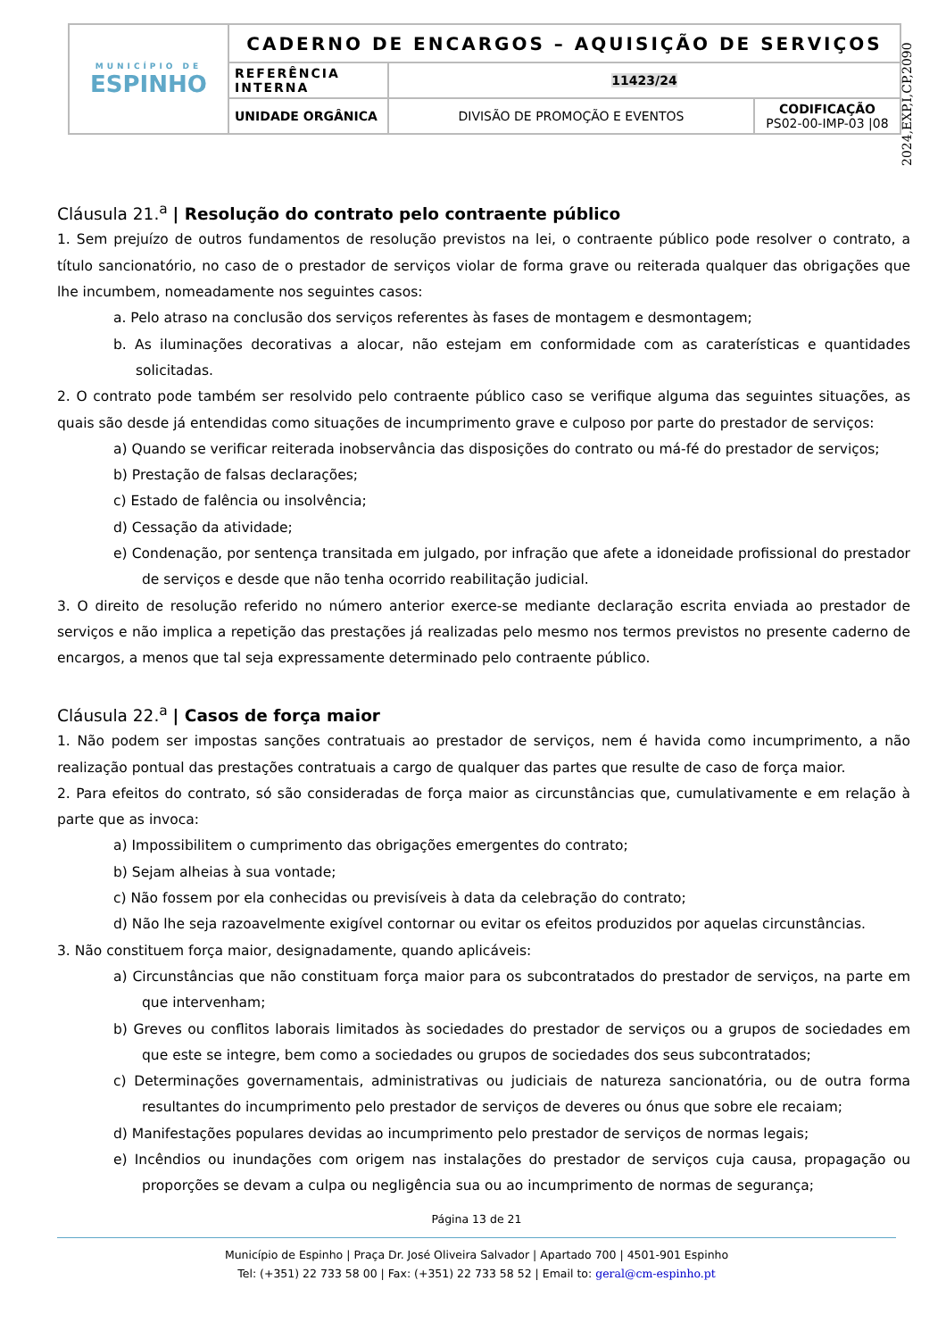| MUNICÍPIO DE ESPINHO | CADERNO DE ENCARGOS – AQUISIÇÃO DE SERVIÇOS | | |
| | REFERÊNCIA INTERNA | 11423/24 | |
| | UNIDADE ORGÂNICA | DIVISÃO DE PROMOÇÃO E EVENTOS | CODIFICAÇÃO PS02-00-IMP-03 /08 |
2024,EXP,I,CP,2090
Cláusula 21.<sup>a</sup> | Resolução do contrato pelo contraente público
1. Sem prejuízo de outros fundamentos de resolução previstos na lei, o contraente público pode resolver o contrato, a título sancionatório, no caso de o prestador de serviços violar de forma grave ou reiterada qualquer das obrigações que lhe incumbem, nomeadamente nos seguintes casos:
a. Pelo atraso na conclusão dos serviços referentes às fases de montagem e desmontagem;
b. As iluminações decorativas a alocar, não estejam em conformidade com as caraterísticas e quantidades solicitadas.
2. O contrato pode também ser resolvido pelo contraente público caso se verifique alguma das seguintes situações, as quais são desde já entendidas como situações de incumprimento grave e culposo por parte do prestador de serviços:
a) Quando se verificar reiterada inobservância das disposições do contrato ou má-fé do prestador de serviços;
b) Prestação de falsas declarações;
c) Estado de falência ou insolvência;
d) Cessação da atividade;
e) Condenação, por sentença transitada em julgado, por infração que afete a idoneidade profissional do prestador de serviços e desde que não tenha ocorrido reabilitação judicial.
3. O direito de resolução referido no número anterior exerce-se mediante declaração escrita enviada ao prestador de serviços e não implica a repetição das prestações já realizadas pelo mesmo nos termos previstos no presente caderno de encargos, a menos que tal seja expressamente determinado pelo contraente público.
Cláusula 22.<sup>a</sup> | Casos de força maior
1. Não podem ser impostas sanções contratuais ao prestador de serviços, nem é havida como incumprimento, a não realização pontual das prestações contratuais a cargo de qualquer das partes que resulte de caso de força maior.
2. Para efeitos do contrato, só são consideradas de força maior as circunstâncias que, cumulativamente e em relação à parte que as invoca:
a) Impossibilitem o cumprimento das obrigações emergentes do contrato;
b) Sejam alheias à sua vontade;
c) Não fossem por ela conhecidas ou previsíveis à data da celebração do contrato;
d) Não lhe seja razoavelmente exigível contornar ou evitar os efeitos produzidos por aquelas circunstâncias.
3. Não constituem força maior, designadamente, quando aplicáveis:
a) Circunstâncias que não constituam força maior para os subcontratados do prestador de serviços, na parte em que intervenham;
b) Greves ou conflitos laborais limitados às sociedades do prestador de serviços ou a grupos de sociedades em que este se integre, bem como a sociedades ou grupos de sociedades dos seus subcontratados;
c) Determinações governamentais, administrativas ou judiciais de natureza sancionatória, ou de outra forma resultantes do incumprimento pelo prestador de serviços de deveres ou ónus que sobre ele recaiam;
d) Manifestações populares devidas ao incumprimento pelo prestador de serviços de normas legais;
e) Incêndios ou inundações com origem nas instalações do prestador de serviços cuja causa, propagação ou proporções se devam a culpa ou negligência sua ou ao incumprimento de normas de segurança;
Página 13 de 21
Município de Espinho | Praça Dr. José Oliveira Salvador | Apartado 700 | 4501-901 Espinho
Tel: (+351) 22 733 58 00 | Fax: (+351) 22 733 58 52 | Email to: geral@cm-espinho.pt